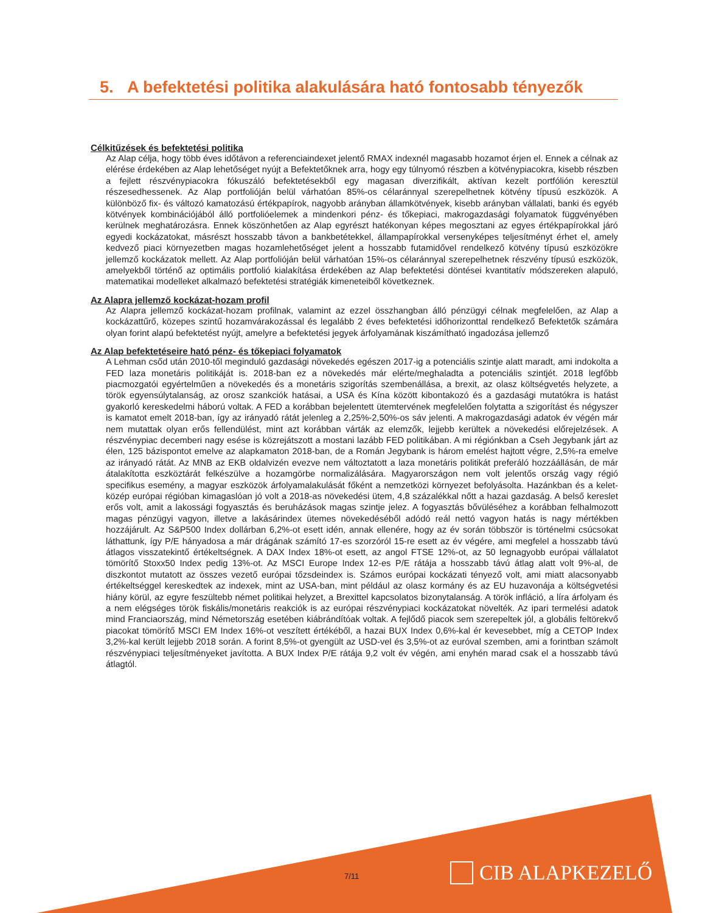5. A befektetési politika alakulására ható fontosabb tényezők
Célkitűzések és befektetési politika
Az Alap célja, hogy több éves időtávon a referenciaindexet jelentő RMAX indexnél magasabb hozamot érjen el. Ennek a célnak az elérése érdekében az Alap lehetőséget nyújt a Befektetőknek arra, hogy egy túlnyomó részben a kötvénypiacokra, kisebb részben a fejlett részvénypiacokra fókuszáló befektetésekből egy magasan diverzifikált, aktívan kezelt portfólión keresztül részesedhessenek. Az Alap portfolióján belül várhatóan 85%-os célaránnyal szerepelhetnek kötvény típusú eszközök. A különböző fix- és változó kamatozású értékpapírok, nagyobb arányban államkötvények, kisebb arányban vállalati, banki és egyéb kötvények kombinációjából álló portfolióelemek a mindenkori pénz- és tőkepiaci, makrogazdasági folyamatok függvényében kerülnek meghatározásra. Ennek köszönhetően az Alap egyrészt hatékonyan képes megosztani az egyes értékpapírokkal járó egyedi kockázatokat, másrészt hosszabb távon a bankbetétekkel, állampapírokkal versenyképes teljesítményt érhet el, amely kedvező piaci környezetben magas hozamlehetőséget jelent a hosszabb futamidővel rendelkező kötvény típusú eszközökre jellemző kockázatok mellett. Az Alap portfolióján belül várhatóan 15%-os célaránnyal szerepelhetnek részvény típusú eszközök, amelyekből történő az optimális portfolió kialakítása érdekében az Alap befektetési döntései kvantitatív módszereken alapuló, matematikai modelleket alkalmazó befektetési stratégiák kimeneteiből következnek.
Az Alapra jellemző kockázat-hozam profil
Az Alapra jellemző kockázat-hozam profilnak, valamint az ezzel összhangban álló pénzügyi célnak megfelelően, az Alap a kockázattűrő, közepes szintű hozamvárakozással és legalább 2 éves befektetési időhorizonttal rendelkező Befektetők számára olyan forint alapú befektetést nyújt, amelyre a befektetési jegyek árfolyamának kiszámítható ingadozása jellemző
Az Alap befektetéseire ható pénz- és tőkepiaci folyamatok
A Lehman csőd után 2010-től meginduló gazdasági növekedés egészen 2017-ig a potenciális szintje alatt maradt, ami indokolta a FED laza monetáris politikáját is. 2018-ban ez a növekedés már elérte/meghaladta a potenciális szintjét. 2018 legfőbb piacmozgatói egyértelműen a növekedés és a monetáris szigorítás szembenállása, a brexit, az olasz költségvetés helyzete, a török egyensúlytalanság, az orosz szankciók hatásai, a USA és Kína között kibontakozó és a gazdasági mutatókra is hatást gyakorló kereskedelmi háború voltak. A FED a korábban bejelentett ütemtervének megfelelően folytatta a szigorítást és négyszer is kamatot emelt 2018-ban, így az irányadó rátát jelenleg a 2,25%-2,50%-os sáv jelenti. A makrogazdasági adatok év végén már nem mutattak olyan erős fellendülést, mint azt korábban várták az elemzők, lejjebb kerültek a növekedési előrejelzések. A részvénypiac decemberi nagy esése is közrejátszott a mostani lazább FED politikában. A mi régiónkban a Cseh Jegybank járt az élen, 125 bázispontot emelve az alapkamaton 2018-ban, de a Román Jegybank is három emelést hajtott végre, 2,5%-ra emelve az irányadó rátát. Az MNB az EKB oldalvizén evezve nem változtatott a laza monetáris politikát preferáló hozzáállásán, de már átalakította eszköztárát felkészülve a hozamgörbe normalizálására. Magyarországon nem volt jelentős ország vagy régió specifikus esemény, a magyar eszközök árfolyamalakulását főként a nemzetközi környezet befolyásolta. Hazánkban és a kelet-közép európai régióban kimagaslóan jó volt a 2018-as növekedési ütem, 4,8 százalékkal nőtt a hazai gazdaság. A belső kereslet erős volt, amit a lakossági fogyasztás és beruházások magas szintje jelez. A fogyasztás bővüléséhez a korábban felhalmozott magas pénzügyi vagyon, illetve a lakásárindex ütemes növekedéséből adódó reál nettó vagyon hatás is nagy mértékben hozzájárult. Az S&P500 Index dollárban 6,2%-ot esett idén, annak ellenére, hogy az év során többször is történelmi csúcsokat láthattunk, így P/E hányadosa a már drágának számító 17-es szorzóról 15-re esett az év végére, ami megfelel a hosszabb távú átlagos visszatekintő értékeltségnek. A DAX Index 18%-ot esett, az angol FTSE 12%-ot, az 50 legnagyobb európai vállalatot tömörítő Stoxx50 Index pedig 13%-ot. Az MSCI Europe Index 12-es P/E rátája a hosszabb távú átlag alatt volt 9%-al, de diszkontot mutatott az összes vezető európai tőzsdeindex is. Számos európai kockázati tényező volt, ami miatt alacsonyabb értékeltséggel kereskedtek az indexek, mint az USA-ban, mint például az olasz kormány és az EU huzavonája a költségvetési hiány körül, az egyre feszültebb német politikai helyzet, a Brexittel kapcsolatos bizonytalanság. A török infláció, a líra árfolyam és a nem elégséges török fiskális/monetáris reakciók is az európai részvénypiaci kockázatokat növelték. Az ipari termelési adatok mind Franciaország, mind Németország esetében kiábrándítóak voltak. A fejlődő piacok sem szerepeltek jól, a globális feltörekvő piacokat tömörítő MSCI EM Index 16%-ot veszített értékéből, a hazai BUX Index 0,6%-kal ér kevesebbet, míg a CETOP Index 3,2%-kal került lejjebb 2018 során. A forint 8,5%-ot gyengült az USD-vel és 3,5%-ot az euróval szemben, ami a forintban számolt részvénypiaci teljesítményeket javította. A BUX Index P/E rátája 9,2 volt év végén, ami enyhén marad csak el a hosszabb távú átlagtól.
7/11 CIB ALAPKEZELŐ